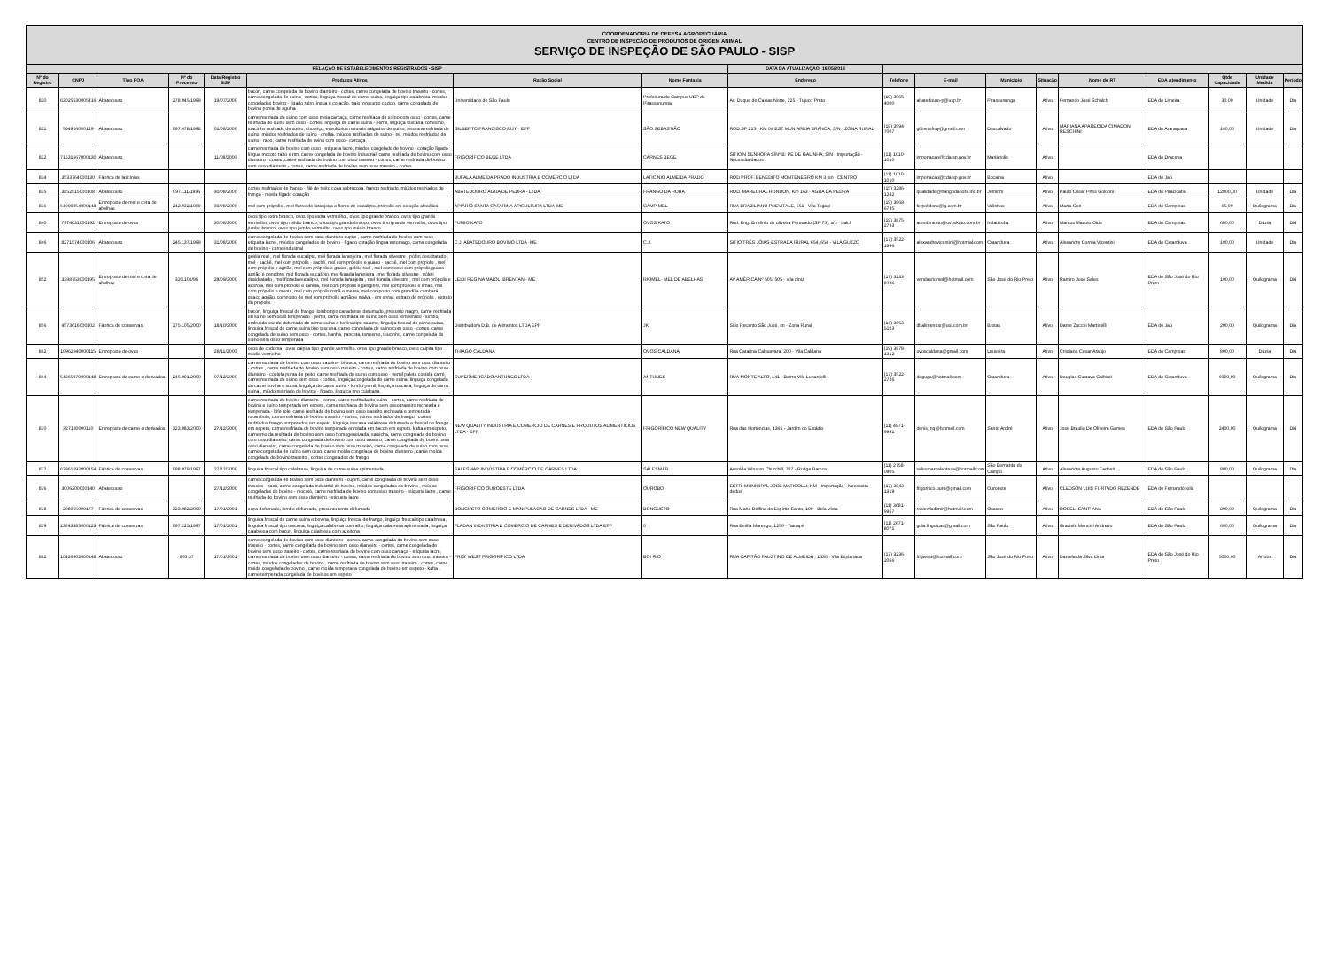| COORDENADORIA DE DEFESA AGROPECUÁRIA CENTRO DE INSPEÇÃO DE PRODUTOS DE ORIGEM ANIMAL SERVIÇO DE INSPEÇÃO DE SÃO PAULO - SISP | | | | | | | | | | | | | | | | | |
| RELAÇÃO DE ESTABELECIMENTOS REGISTRADOS - SISP | | | | | | | | DATA DA ATUALIZAÇÃO: 16/05/2018 | | | | | | | | | |
| Nº do Registro | CNPJ | Tipo POA | Nº do Processo | Data Registro SISP | Produtos Ativos | Razão Social | Nome Fantasia | Endereço | Telefone | E-mail | Município | Situação | Nome do RT | EDA Atendimento | Qtde Capacidade | Unidade Medida | Período |
| 830 | 63025530005416 | Abatedouro | 278.045/1999 | 19/07/2000 | bacon, carne congelada de bovino dianteiro - cortes, carne congelada de bovino traseiro - cortes, carne congelada de suíno - cortes, linguiça frescal de carne suína, linguiça tipo calabresa, miúdos congelados bovino - fígado rabo língua e coração, paio, presunto cozido, carne congelada de bovino ponta de agulha | Universidade de São Paulo | Prefeitura do Campus USP de Pirassununga | Av. Duque de Caxias Norte, 225 - Tujuco Preto | (19) 3565-4000 | abatedouro-p@usp.br | Pirassununga | Ativo | Fernando José Schalch | EDA de Limeira | 30,00 | Unidade | Dia |
| 831 | 554926000129 | Abatedouro | 097.478/1998 | 01/08/2000 | carne resfriada de suíno com osso meia carcaça, carne resfriada de suíno com osso - cortes, carne resfriada de suíno sem osso - cortes, linguiça de carne suína - pernil, linguiça toscana, torresmo, toucinho resfriado de suíno, chouriço, envoltórios naturais salgados de suíno, fressura resfriada de suíno, miúdos resfriados de suíno - orelha, miúdos resfriados de suíno - pé, miúdos resfriados de suíno - rabo, carne resfriada de ovino com osso - carcaça | GILBERTO FRANCISCO RUY - EPP | SÃO SEBASTIÃO | ROD.SP 215 - KM 04 EST MUN AREIA BRANCA, S/N - ZONA RURAL | (19) 3594-7007 | gilbertofruy@gmail.com | Descalvado | Ativo | MARIANA APARECIDA CIMADON RESCHINI | EDA de Araraquara | 100,00 | Unidade | Dia |
| 832 | 71631667000130 | Abatedouro | | 11/08/2000 | carne resfriada de bovino com osso - etiqueta lacre, miúdos congelado de bovino - coração fígado língua mocotó rabo e rim, carne congelada de bovino industrial, carne resfriada de bovino com osso dianteiro - cortes, carne resfriada de bovino com osso traseiro - cortes, carne resfriada de bovino sem osso dianteiro - cortes, carne resfriada de bovino sem osso traseiro - cortes | FRIGORÍFICO BEGE LTDA | CARNES BEGE | SÍTIO N SENHORA S/Nº B: PÉ DE GALINHA, S/N - Importação - Necessita dados | (11) 1010-1010 | importacao@cda.sp.gov.br | Mariápolis | Ativo | | EDA de Dracena | | | |
| 834 | 3533764000130 | Fábrica de laticínios | | | | BUFALA ALMEIDA PRADO INDUSTRIA E COMERCIO LTDA | LATICINIO ALMEIDA PRADO | ROD PROF. BENEDITO MONTENEGRO KM 3, sn - CENTRO | (11) 1010-1010 | importacao@cda.sp.gov.br | Bocaina | Ativo | | EDA de Jaú | | | |
| 835 | 3852515000108 | Abatedouro | 097.111/1996 | 30/08/2000 | cortes resfriados de frango - filé de peito coxa sobrecoxa, frango resfriado, miúdos resfriados de frango - moela fígado coração | ABATEDOURO ÁGUA DE PEDRA - LTDA | FRANGO DA HORA | ROD. MARECHAL RONDON, Km 163 - AGUA DA PEDRA | (15) 3286-1242 | qualidade@frangodahora.ind.br | Jumirim | Ativo | Paulo César Pires Goldoni | EDA de Piracicaba | 12000,00 | Unidade | Dia |
| 836 | 64009954000148 | Entreposto de mel e cera de abelhas | 242.032/1999 | 30/08/2000 | mel com própolis , mel flores de laranjeira e flores de eucalipto, própolis em solução alcoólica | APIÁRIO SANTA CATARINA APICULTURA LTDA-ME | CAMP-MEL | RUA BRAZILIANO PREVITALE, 551 - Vila Tegani | (19) 3869-6735 | ferpolidoro@ig.com.br | Valinhos | Ativo | Marta Geri | EDA de Campinas | 65,00 | Quilograma | Dia |
| 840 | 7974031000192 | Entreposto de ovos | | 30/08/2000 | ovos tipo extra branco, ovos tipo extra vermelho , ovos tipo grande branco, ovos tipo grande vermelho, ovos tipo médio branco, ovos tipo grande branco, ovos tipo grande vermelho, ovos tipo jumbo branco, ovos tipo jumbo vermelho, ovos tipo médio branco | FUMIO KATO | OVOS KATO | Rod. Eng. Ermênio de oliveira Penteado (SP 75), s/n - Itaici | (19) 3875-2793 | atendimento@ovoskato.com.br | Indaiatuba | Ativo | Marcos Macoto Oide | EDA de Campinas | 600,00 | Dúzia | Dia |
| 846 | 8271574000106 | Abatedouro | 245.137/1999 | 31/08/2000 | carne congelada de bovino sem osso dianteiro cupim , carne resfriada de bovino com osso - etiqueta lacre , miúdos congelados de bovino - fígado coração língua estomago, carne congelada de bovino - carne industrial | C.J. ABATEDOURO BOVINO LTDA -ME | C.J. | SITIO TRÊS JÓIAS-ESTRADA RURAL 654, 654 - VILA GUZZO | (17) 3522-1996 | alexandrevicentini@hotmial.com | Catanduva | Ativo | Alexandre Corrêa Vicentini | EDA de Catanduva | 100,00 | Unidade | Dia |
| 852 | 3398753000195 | Entreposto de mel e cera de abelhas | 320.102/99 | 28/09/2000 | geléia real , mel florada eucalipto, mel florada laranjeira , mel florada silvestre , pólen desidratado , mel - sachê, mel com própolis - sachê, mel com própolis e guaco - sachê, mel com própolis , mel com própolis e agrião, mel com própolis e guaco, geléia real , mel composto com própolis guaco agrião e gengibre, mel florada eucalipto, mel florada laranjeira , mel florada silvestre , pólen desidratado , mel florada eucalipto, mel florada laranjeira , mel florada silvestre , mel com própolis e acerola, mel com própolis e canela, mel com própolis e gengibre, mel com própolis e limão, mel com própolis e menta, mel com própolis romã e menta, mel composto com grendília cambará guaco agrião, composto de mel com própolis agrião e malva - em spray, extrato de própolis , extrato de própolis | LEIDI REGINA MAIOLI BRENTAN - ME | RIOMEL- MEL DE ABELHAS | AV AMÉRICA Nº 505, 505 - vila diniz | (17) 3233-8286 | vendasriomel@hotmail.com | São José do Rio Preto | Ativo | Ramiro José Sales | EDA de São José do Rio Preto | 100,00 | Quilograma | Dia |
| 856 | 4573616000102 | Fábrica de conservas | 275.105/2000 | 18/10/2000 | bacon, linguiça frescal de frango, lombo tipo canadense defumado, presunto magro, carne resfriada de suíno sem osso temperado - pernil, carne resfriada de suíno sem osso temperado - lombo, embutido cozido defumado de carne suína e bovina tipo salame, linguiça frescal de carne suína, linguiça frescal de carne suína tipo toscana, carne congelada de suíno com osso - cortes, carne congelada de suíno sem osso - cortes, banha, panceta, torresmo, toucinho, carne congelada de suíno sem osso temperada | Distribuidora D.B. de Alimentos LTDA EPP | JK | Sitio Recanto São José, sn - Zona Rural | (14) 3653-5123 | dbalimentos@uol.com.br | Brotas | Ativo | Dante Zucchi Martinelli | EDA de Jaú | 200,00 | Quilograma | Dia |
| 862 | 10962940000115 | Entreposto de ovos | | 28/11/2000 | ovos de codorna , ovos caipira tipo grande vermelho, ovos tipo grande branco, ovos caipira tipo médio vermelho | THIAGO CALDANA | OVOS CALDANA | Rua Catarina Calssavara, 200 - Vila Caldana | (19) 3878-1312 | ovoscaldana@gmail.com | Louveira | Ativo | Cristiano César Araújo | EDA de Campinas | 800,00 | Dúzia | Dia |
| 864 | 54265970000148 | Entreposto de carne e derivados | 245.091/2000 | 07/12/2000 | carne resfriada de bovino com osso traseiro - bisteca, carne resfriada de bovino sem osso dianteiro - cortes , carne resfriada de bovino sem osso traseiro - cortes, carne resfriada de bovino com osso dianteiro - costela ponta de peito, carne resfriada de suíno com osso - pernil paleta costela carré, carne resfriada de suíno sem osso - cortes, linguiça congelada de carne suína, linguiça congelada de carne bovina e suína, linguiça de carne suína - lombo pernil, linguiça toscana, linguiça de carne suína , miúdo resfriado de bovino - fígado, linguiça tipo cuiabana | SUPERMERCADO ANTUNES LTDA | ANTUNES | RUA MONTE ALTO, 141 - Bairro Vila Lunardelli | (17) 3522-2726 | doguga@hotmail.com | Catanduva | Ativo | Douglas Gustavo Galbiati | EDA de Catanduva | 6000,00 | Quilograma | Dia |
| 870 | 327180000110 | Entreposto de carne e derivados | 323.083/2000 | 27/12/2000 | carne resfriada de bovino dianteiro - cortes, carne resfriada de suíno - cortes, carne resfriada de bovino e suíno temperada em espeto, carne resfriada de bovino sem osso traseiro recheada e temperada - bife role, carne resfriada de bovino sem osso traseiro recheada e temperada - rocambole, carne resfriada de bovino traseiro - cortes, cortes resfriados de frango , cortes resfriados frango temperados em espeto, linguiça toscana calabresa defumada e frescal de frango em espeto, carne resfriada de bovino temperado enrolada em bacon em espeto, kafta em espeto, carne moída resfriada de bovino sem osso homogeneizada, salsicha, carne congelada de bovino com osso dianteiro, carne congelada de bovino com osso traseiro, carne congelada de bovino sem osso dianteiro, carne congelada de bovino sem osso traseiro, carne congelada de suíno com osso, carne congelada de suíno sem osso, carne moída congelada de bovino dianteiro , carne moída congelada de bovino traseiro , cortes congelados de frango | NEW QUALITY INDUSTRIA E COMERCIO DE CARNES E PRODUTOS ALIMENTICIOS LTDA - EPP | FRIGORÍFICO NEW QUALITY | Rua das Hortências, 1365 - Jardim do Estádio | (11) 4971-9931 | denis_nq@hotmail.com | Santo André | Ativo | Jose Braulio De Oliveira Gomes | EDA de São Paulo | 2400,00 | Quilograma | Dia |
| 872 | 63961692000154 | Fábrica de conservas | 098.079/1997 | 27/12/2000 | linguiça frescal tipo calabresa, linguiça de carne suína apimentada | SALESMAR INDÚSTRIA E COMÉRCIO DE CARNES LTDA | SALESMAR | Avenida Winston Churchill, 707 - Rudge Ramos | (11) 2758-0905 | salesmarcalabresa@hotmail.com | São Bernardo do Campo | Ativo | Alexandre Augusto Facheti | EDA de São Paulo | 800,00 | Quilograma | Dia |
| 876 | 3006200000140 | Abatedouro | | 27/12/2000 | carne congelada de bovino sem osso dianteiro - cupim, carne congelada de bovino sem osso traseiro - pacú, carne congelada industrial de bovino, miúdos congelados de bovino , miúdos congelados de bovino - mocotó, carne resfriada de bovino com osso traseiro - etiqueta lacre , carne resfriada de bovino sem osso dianteiro - etiqueta lacre | FRIGORÍFICO OUROESTE LTDA | OUROBOI | ESTR. MUNICIPAL JOSE MATICOLLI, KM - Importação - Necessita dados | (17) 3843-1319 | frigorifico.ouro@gmail.com | Ouroeste | Ativo | CLEDSON LUIS FURTADO REZENDE | EDA de Fernandópolis | | | |
| 878 | 298955000177 | Fábrica de conservas | 323.082/2000 | 17/01/2001 | copa defumado, lombo defumado, presunto tenro defumado | BONGUSTO COMERCIO E MANIPULACAO DE CARNES LTDA - ME | BONGUSTO | Rua Maria Delfina do Espírito Santo, 109 - Bela Vista | (11) 3681-9967 | rosiewladimir@hotmail.com | Osasco | Ativo | ROSELI SANT' ANA | EDA de São Paulo | 200,00 | Quilograma | Dia |
| 879 | 13743385000129 | Fábrica de conservas | 097.225/1997 | 17/01/2001 | linguiça frescal de carne suína e bovina, linguiça frescal de frango, linguiça frescal tipo calabresa, linguiça frescal tipo toscana, linguiça calabresa com alho, linguiça calabresa apimentada, linguiça calabresa com bacon, linguiça calabresa com azeitona | FLADAN INDUSTRIA E COMERCIO DE CARNES E DERIVADOS LTDA EPP | 0 | Rua Emilia Marengo, 1250 - Tatuapé | (11) 2671-8071 | gula.linguicas@gmail.com | São Paulo | Ativo | Graziela Mancini Andretto | EDA de São Paulo | 600,00 | Quilograma | Dia |
| 881 | 10426902000148 | Abatedouro | 955.37 | 17/01/2001 | carne congelada de bovino com osso dianteiro - cortes, carne congelada de bovino com osso traseiro - cortes, carne congelada de bovino sem osso dianteiro - cortes, carne congelada de bovino sem osso traseiro - cortes, carne resfriada de bovino com osso carcaça - etiqueta lacre, carne resfriada de bovino sem osso dianteiro - cortes, carne resfriada de bovino sem osso traseiro - cortes, miúdos congelados de bovino , carne resfriada de bovino sem osso traseiro - cortes, carne moída congelada de bovino , carne moída temperada congelada de bovino em espeto - kafta , carne temperada congelada de bovinos em espeto | FRIG' WEST FRIGORÍFICO LTDA | BOI RIO | RUA CAPITÃO FAUSTINO DE ALMEIDA , 1530 - Vila Esplanada | (17) 3236-2066 | frigwest@hotmail.com | São José do Rio Preto | Ativo | Daniela da Silva Lima | EDA de São José do Rio Preto | 5000,00 | Arroba | Dia |